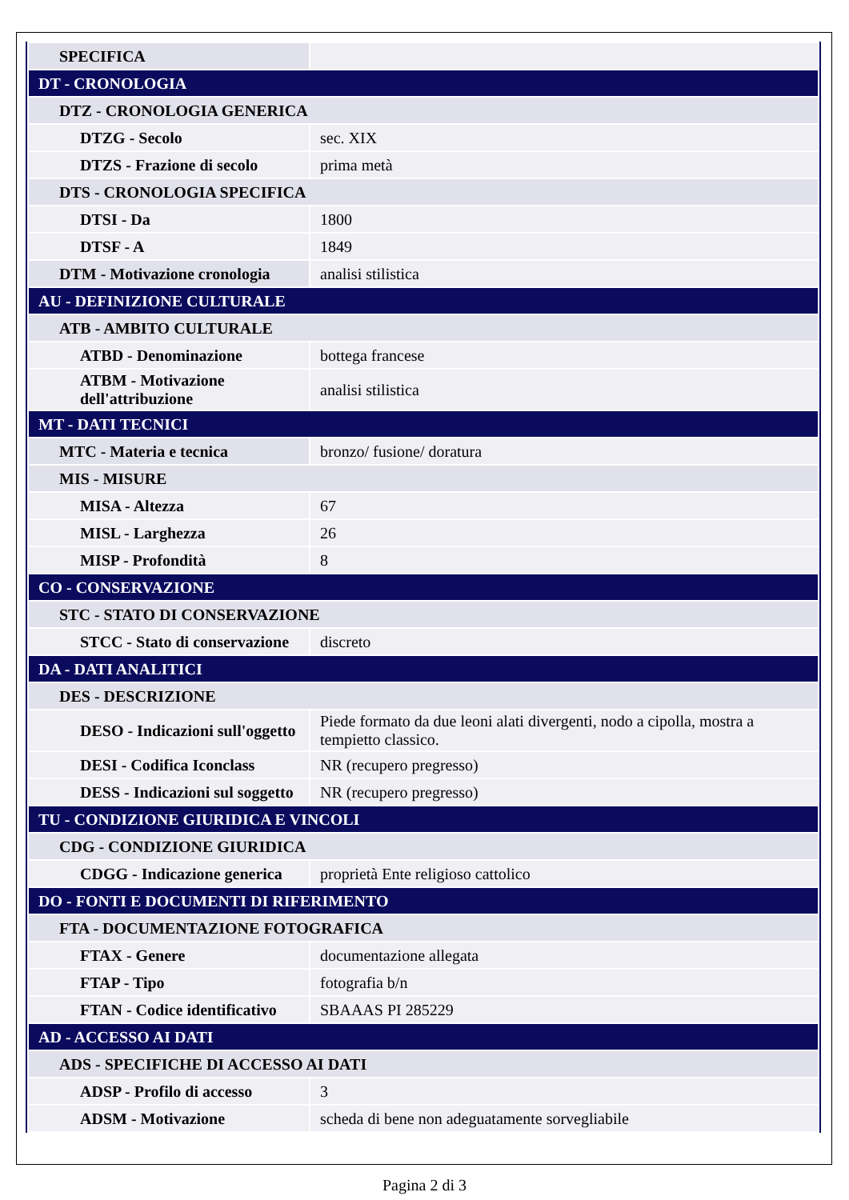| SPECIFICA | |
| DT - CRONOLOGIA | |
| DTZ - CRONOLOGIA GENERICA | |
| DTZG - Secolo | sec. XIX |
| DTZS - Frazione di secolo | prima metà |
| DTS - CRONOLOGIA SPECIFICA | |
| DTSI - Da | 1800 |
| DTSF - A | 1849 |
| DTM - Motivazione cronologia | analisi stilistica |
| AU - DEFINIZIONE CULTURALE | |
| ATB - AMBITO CULTURALE | |
| ATBD - Denominazione | bottega francese |
| ATBM - Motivazione dell'attribuzione | analisi stilistica |
| MT - DATI TECNICI | |
| MTC - Materia e tecnica | bronzo/ fusione/ doratura |
| MIS - MISURE | |
| MISA - Altezza | 67 |
| MISL - Larghezza | 26 |
| MISP - Profondità | 8 |
| CO - CONSERVAZIONE | |
| STC - STATO DI CONSERVAZIONE | |
| STCC - Stato di conservazione | discreto |
| DA - DATI ANALITICI | |
| DES - DESCRIZIONE | |
| DESO - Indicazioni sull'oggetto | Piede formato da due leoni alati divergenti, nodo a cipolla, mostra a tempietto classico. |
| DESI - Codifica Iconclass | NR (recupero pregresso) |
| DESS - Indicazioni sul soggetto | NR (recupero pregresso) |
| TU - CONDIZIONE GIURIDICA E VINCOLI | |
| CDG - CONDIZIONE GIURIDICA | |
| CDGG - Indicazione generica | proprietà Ente religioso cattolico |
| DO - FONTI E DOCUMENTI DI RIFERIMENTO | |
| FTA - DOCUMENTAZIONE FOTOGRAFICA | |
| FTAX - Genere | documentazione allegata |
| FTAP - Tipo | fotografia b/n |
| FTAN - Codice identificativo | SBAAAS PI 285229 |
| AD - ACCESSO AI DATI | |
| ADS - SPECIFICHE DI ACCESSO AI DATI | |
| ADSP - Profilo di accesso | 3 |
| ADSM - Motivazione | scheda di bene non adeguatamente sorvegliabile |
Pagina 2 di 3